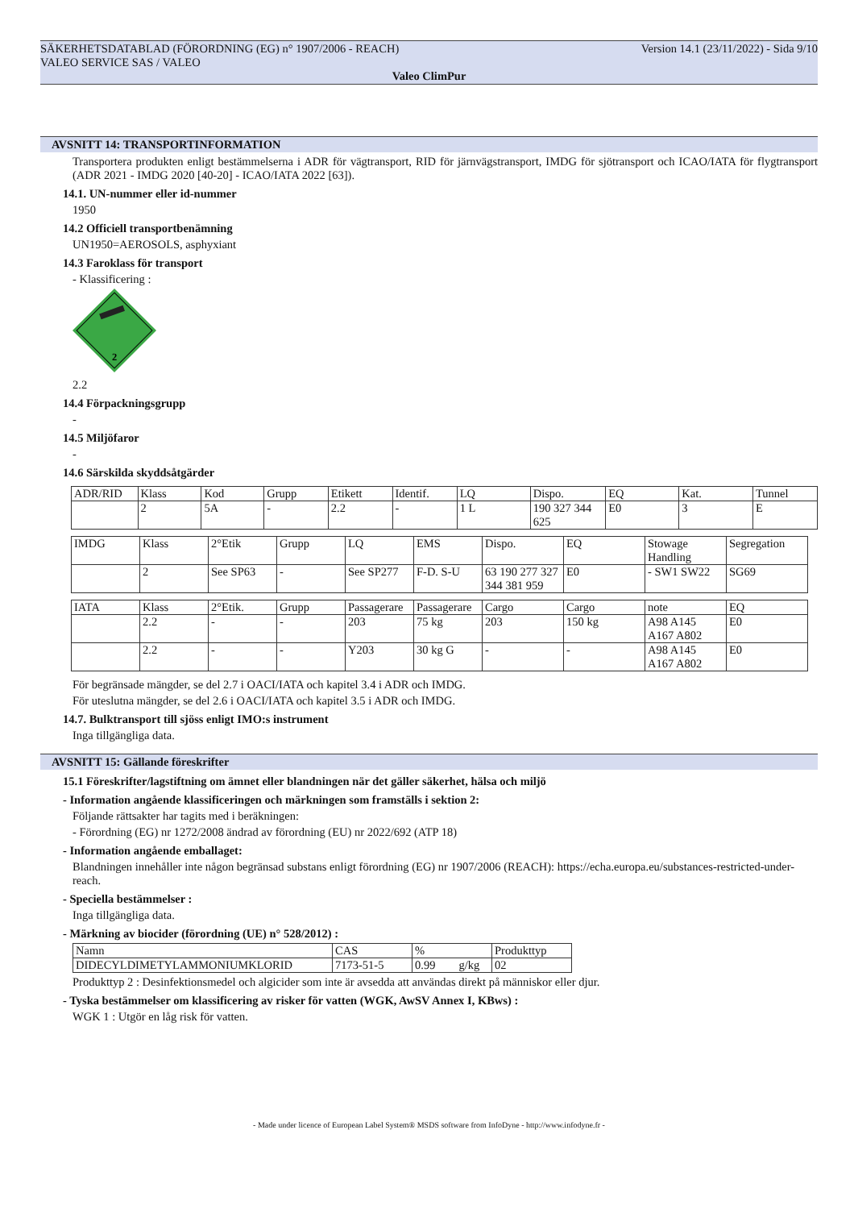SÄKERHETSDATABLAD (FÖRORDNING (EG) n° 1907/2006 - REACH) Version 14.1 (23/11/2022) - Sida 9/10
VALEO SERVICE SAS / VALEO
Valeo ClimPur
AVSNITT 14: TRANSPORTINFORMATION
Transportera produkten enligt bestämmelserna i ADR för vägtransport, RID för järnvägstransport, IMDG för sjötransport och ICAO/IATA för flygtransport (ADR 2021 - IMDG 2020 [40-20] - ICAO/IATA 2022 [63]).
14.1. UN-nummer eller id-nummer
1950
14.2 Officiell transportbenämning
UN1950=AEROSOLS, asphyxiant
14.3 Faroklass för transport
- Klassificering :
2
2.2
14.4 Förpackningsgrupp
-
14.5 Miljöfaror
-
14.6 Särskilda skyddsåtgärder
| ADR/RID | Klass | Kod | Grupp | Etikett | Identif. | LQ | Dispo. | EQ | Kat. | Tunnel |
| | 2 | 5A | - | 2.2 | - | 1 L | 190 327 344 625 | E0 | 3 | E |
| IMDG | Klass | 2°Etik | Grupp | LQ | EMS | Dispo. | EQ | Stowage Handling | Segregation |
| | 2 | See SP63 | - | See SP277 | F-D. S-U | 63 190 277 327 344 381 959 | E0 | - SW1 SW22 | SG69 |
| IATA | Klass | 2°Etik. | Grupp | Passagerare | Passagerare | Cargo | Cargo | note | EQ |
| | 2.2 | - | - | 203 | 75 kg | 203 | 150 kg | A98 A145 A167 A802 | E0 |
| | 2.2 | - | - | Y203 | 30 kg G | - | - | A98 A145 A167 A802 | E0 |
För begränsade mängder, se del 2.7 i OACI/IATA och kapitel 3.4 i ADR och IMDG.
För uteslutna mängder, se del 2.6 i OACI/IATA och kapitel 3.5 i ADR och IMDG.
14.7. Bulktransport till sjöss enligt IMO:s instrument
Inga tillgängliga data.
AVSNITT 15: Gällande föreskrifter
15.1 Föreskrifter/lagstiftning om ämnet eller blandningen när det gäller säkerhet, hälsa och miljö
- Information angående klassificeringen och märkningen som framställs i sektion 2:
Följande rättsakter har tagits med i beräkningen:
- Förordning (EG) nr 1272/2008 ändrad av förordning (EU) nr 2022/692 (ATP 18)
- Information angående emballaget:
Blandningen innehåller inte någon begränsad substans enligt förordning (EG) nr 1907/2006 (REACH): https://echa.europa.eu/substances-restricted-under-reach.
- Speciella bestämmelser :
Inga tillgängliga data.
- Märkning av biocider (förordning (UE) n° 528/2012) :
| Namn | CAS | % | Produkttyp |
| DIDECYLDIMETYLAMMONIUMKLORID | 7173-51-5 | 0.99 g/kg | 02 |
Produkttyp 2 : Desinfektionsmedel och algicider som inte är avsedda att användas direkt på människor eller djur.
- Tyska bestämmelser om klassificering av risker för vatten (WGK, AwSV Annex I, KBws) :
WGK 1 : Utgör en låg risk för vatten.
- Made under licence of European Label System® MSDS software from InfoDyne - http://www.infodyne.fr -